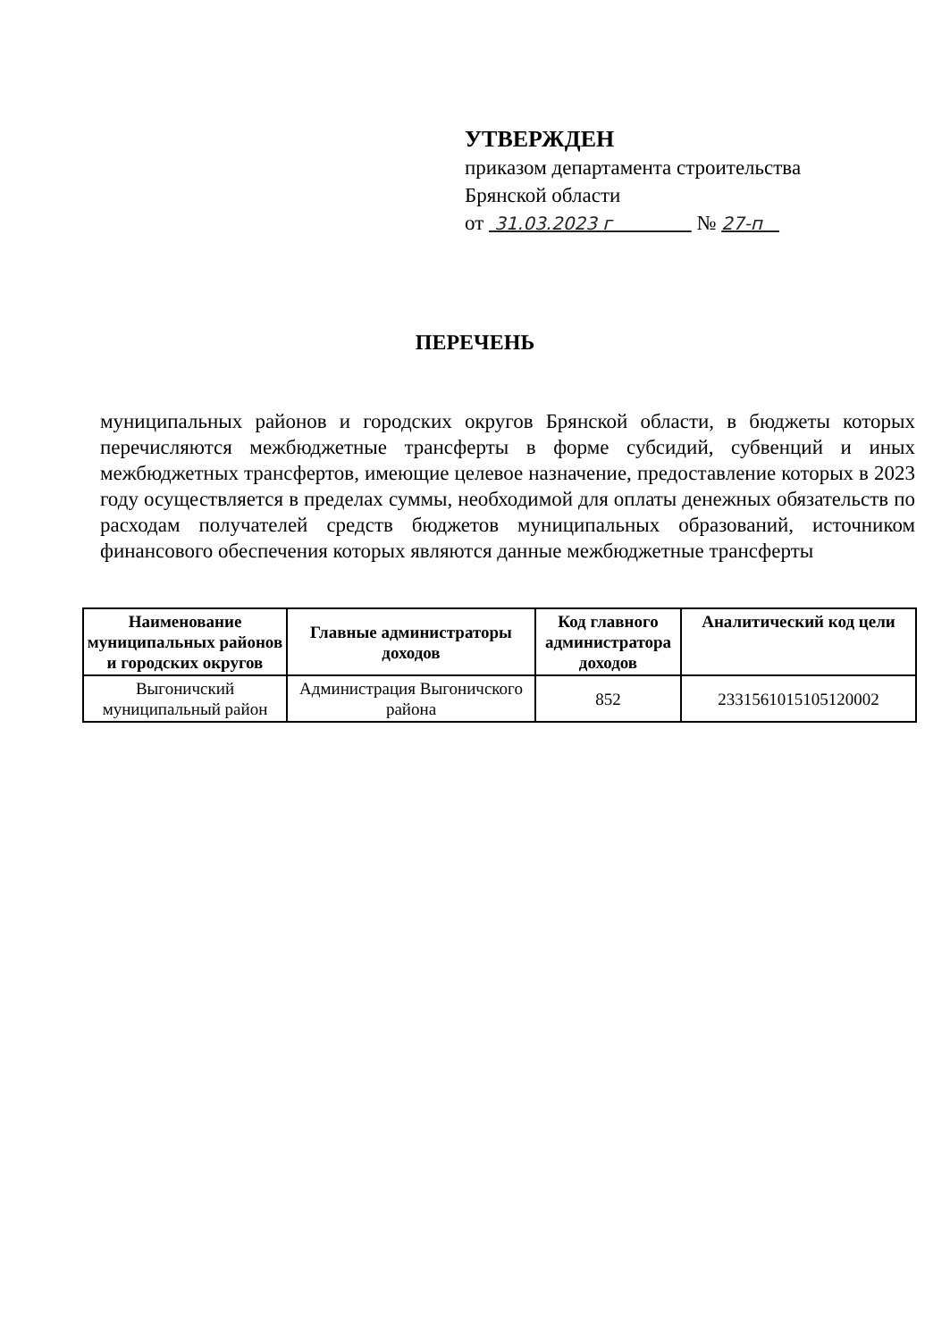УТВЕРЖДЕН
приказом департамента строительства Брянской области
от 31.03.2023 г № 27-п
ПЕРЕЧЕНЬ
муниципальных районов и городских округов Брянской области, в бюджеты которых перечисляются межбюджетные трансферты в форме субсидий, субвенций и иных межбюджетных трансфертов, имеющие целевое назначение, предоставление которых в 2023 году осуществляется в пределах суммы, необходимой для оплаты денежных обязательств по расходам получателей средств бюджетов муниципальных образований, источником финансового обеспечения которых являются данные межбюджетные трансферты
| Наименование муниципальных районов и городских округов | Главные администраторы доходов | Код главного администратора доходов | Аналитический код цели |
| --- | --- | --- | --- |
| Выгоничский муниципальный район | Администрация Выгоничского района | 852 | 2331561015105120002 |